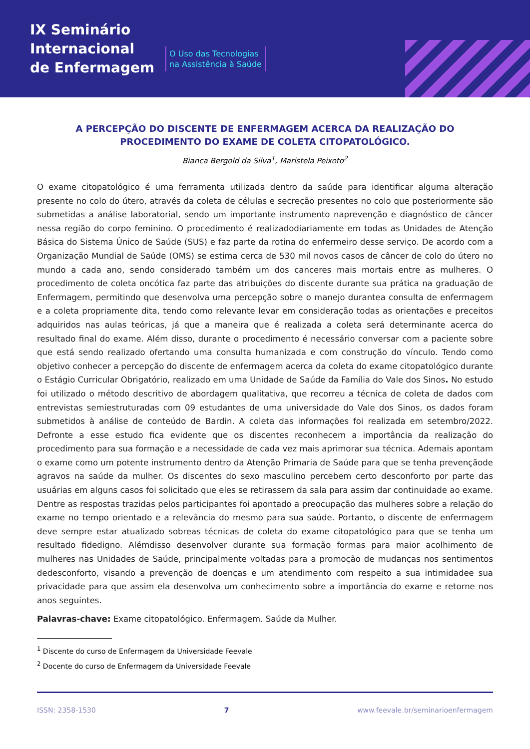IX Seminário
Internacional
de Enfermagem
O Uso das Tecnologias
na Assistência à Saúde
A PERCEPÇÃO DO DISCENTE DE ENFERMAGEM ACERCA DA REALIZAÇÃO DO PROCEDIMENTO DO EXAME DE COLETA CITOPATOLÓGICO.
Bianca Bergold da Silva<sup>1</sup>, Maristela Peixoto<sup>2</sup>
O exame citopatológico é uma ferramenta utilizada dentro da saúde para identificar alguma alteração presente no colo do útero, através da coleta de células e secreção presentes no colo que posteriormente são submetidas a análise laboratorial, sendo um importante instrumento naprevenção e diagnóstico de câncer nessa região do corpo feminino. O procedimento é realizadodiariamente em todas as Unidades de Atenção Básica do Sistema Único de Saúde (SUS) e faz parte da rotina do enfermeiro desse serviço. De acordo com a Organização Mundial de Saúde (OMS) se estima cerca de 530 mil novos casos de câncer de colo do útero no mundo a cada ano, sendo considerado também um dos canceres mais mortais entre as mulheres. O procedimento de coleta oncótica faz parte das atribuições do discente durante sua prática na graduação de Enfermagem, permitindo que desenvolva uma percepção sobre o manejo durantea consulta de enfermagem e a coleta propriamente dita, tendo como relevante levar em consideração todas as orientações e preceitos adquiridos nas aulas teóricas, já que a maneira que é realizada a coleta será determinante acerca do resultado final do exame. Além disso, durante o procedimento é necessário conversar com a paciente sobre que está sendo realizado ofertando uma consulta humanizada e com construção do vínculo. Tendo como objetivo conhecer a percepção do discente de enfermagem acerca da coleta do exame citopatológico durante o Estágio Curricular Obrigatório, realizado em uma Unidade de Saúde da Família do Vale dos Sinos. No estudo foi utilizado o método descritivo de abordagem qualitativa, que recorreu a técnica de coleta de dados com entrevistas semiestruturadas com 09 estudantes de uma universidade do Vale dos Sinos, os dados foram submetidos à análise de conteúdo de Bardin. A coleta das informações foi realizada em setembro/2022. Defronte a esse estudo fica evidente que os discentes reconhecem a importância da realização do procedimento para sua formação e a necessidade de cada vez mais aprimorar sua técnica. Ademais apontam o exame como um potente instrumento dentro da Atenção Primaria de Saúde para que se tenha prevençãode agravos na saúde da mulher. Os discentes do sexo masculino percebem certo desconforto por parte das usuárias em alguns casos foi solicitado que eles se retirassem da sala para assim dar continuidade ao exame. Dentre as respostas trazidas pelos participantes foi apontado a preocupação das mulheres sobre a relação do exame no tempo orientado e a relevância do mesmo para sua saúde. Portanto, o discente de enfermagem deve sempre estar atualizado sobreas técnicas de coleta do exame citopatológico para que se tenha um resultado fidedigno. Alémdisso desenvolver durante sua formação formas para maior acolhimento de mulheres nas Unidades de Saúde, principalmente voltadas para a promoção de mudanças nos sentimentos dedesconforto, visando a prevenção de doenças e um atendimento com respeito a sua intimidadee sua privacidade para que assim ela desenvolva um conhecimento sobre a importância do exame e retorne nos anos seguintes.
Palavras-chave: Exame citopatológico. Enfermagem. Saúde da Mulher.
<sup>1</sup> Discente do curso de Enfermagem da Universidade Feevale
<sup>2</sup> Docente do curso de Enfermagem da Universidade Feevale
ISSN: 2358-1530 7 www.feevale.br/seminarioenfermagem